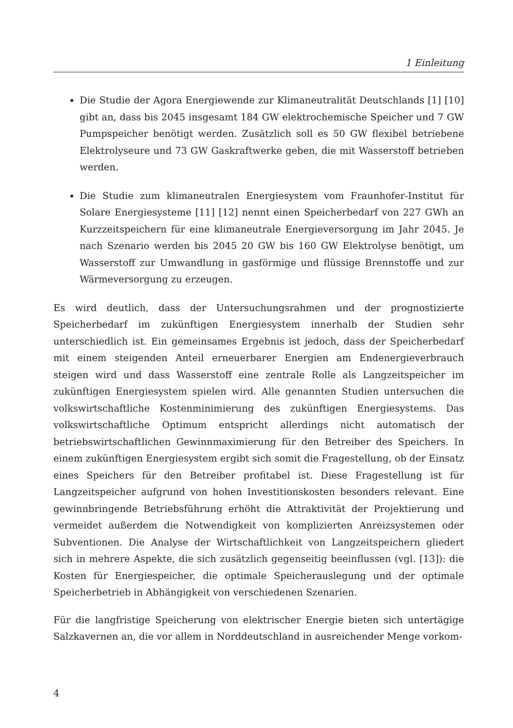1 Einleitung
Die Studie der Agora Energiewende zur Klimaneutralität Deutschlands [1] [10] gibt an, dass bis 2045 insgesamt 184 GW elektrochemische Speicher und 7 GW Pumpspeicher benötigt werden. Zusätzlich soll es 50 GW flexibel betriebene Elektrolyseure und 73 GW Gaskraftwerke geben, die mit Wasserstoff betrieben werden.
Die Studie zum klimaneutralen Energiesystem vom Fraunhofer-Institut für Solare Energiesysteme [11] [12] nennt einen Speicherbedarf von 227 GWh an Kurzzeitspeichern für eine klimaneutrale Energieversorgung im Jahr 2045. Je nach Szenario werden bis 2045 20 GW bis 160 GW Elektrolyse benötigt, um Wasserstoff zur Umwandlung in gasförmige und flüssige Brennstoffe und zur Wärmeversorgung zu erzeugen.
Es wird deutlich, dass der Untersuchungsrahmen und der prognostizierte Speicherbedarf im zukünftigen Energiesystem innerhalb der Studien sehr unterschiedlich ist. Ein gemeinsames Ergebnis ist jedoch, dass der Speicherbedarf mit einem steigenden Anteil erneuerbarer Energien am Endenergieverbrauch steigen wird und dass Wasserstoff eine zentrale Rolle als Langzeitspeicher im zukünftigen Energiesystem spielen wird. Alle genannten Studien untersuchen die volkswirtschaftliche Kostenminimierung des zukünftigen Energiesystems. Das volkswirtschaftliche Optimum entspricht allerdings nicht automatisch der betriebswirtschaftlichen Gewinnmaximierung für den Betreiber des Speichers. In einem zukünftigen Energiesystem ergibt sich somit die Fragestellung, ob der Einsatz eines Speichers für den Betreiber profitabel ist. Diese Fragestellung ist für Langzeitspeicher aufgrund von hohen Investitionskosten besonders relevant. Eine gewinnbringende Betriebsführung erhöht die Attraktivität der Projektierung und vermeidet außerdem die Notwendigkeit von komplizierten Anreizsystemen oder Subventionen. Die Analyse der Wirtschaftlichkeit von Langzeitspeichern gliedert sich in mehrere Aspekte, die sich zusätzlich gegenseitig beeinflussen (vgl. [13]): die Kosten für Energiespeicher, die optimale Speicherauslegung und der optimale Speicherbetrieb in Abhängigkeit von verschiedenen Szenarien.
Für die langfristige Speicherung von elektrischer Energie bieten sich untertägige Salzkavernen an, die vor allem in Norddeutschland in ausreichender Menge vorkom-
4